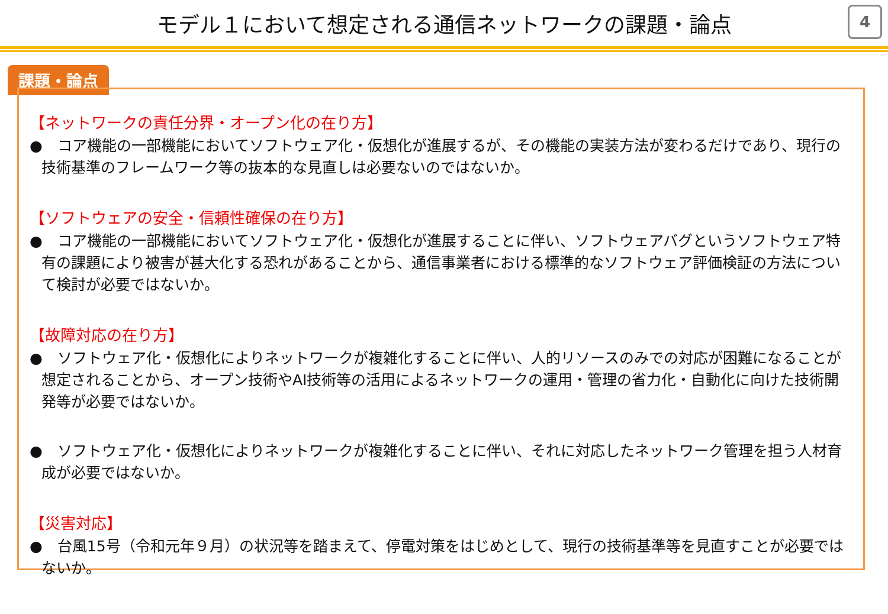モデル１において想定される通信ネットワークの課題・論点
4
課題・論点
【ネットワークの責任分界・オープン化の在り方】
●　コア機能の一部機能においてソフトウェア化・仮想化が進展するが、その機能の実装方法が変わるだけであり、現行の技術基準のフレームワーク等の抜本的な見直しは必要ないのではないか。
【ソフトウェアの安全・信頼性確保の在り方】
●　コア機能の一部機能においてソフトウェア化・仮想化が進展することに伴い、ソフトウェアバグというソフトウェア特有の課題により被害が甚大化する恐れがあることから、通信事業者における標準的なソフトウェア評価検証の方法について検討が必要ではないか。
【故障対応の在り方】
●　ソフトウェア化・仮想化によりネットワークが複雑化することに伴い、人的リソースのみでの対応が困難になることが想定されることから、オープン技術やAI技術等の活用によるネットワークの運用・管理の省力化・自動化に向けた技術開発等が必要ではないか。
●　ソフトウェア化・仮想化によりネットワークが複雑化することに伴い、それに対応したネットワーク管理を担う人材育成が必要ではないか。
【災害対応】
●　台風15号（令和元年９月）の状況等を踏まえて、停電対策をはじめとして、現行の技術基準等を見直すことが必要ではないか。